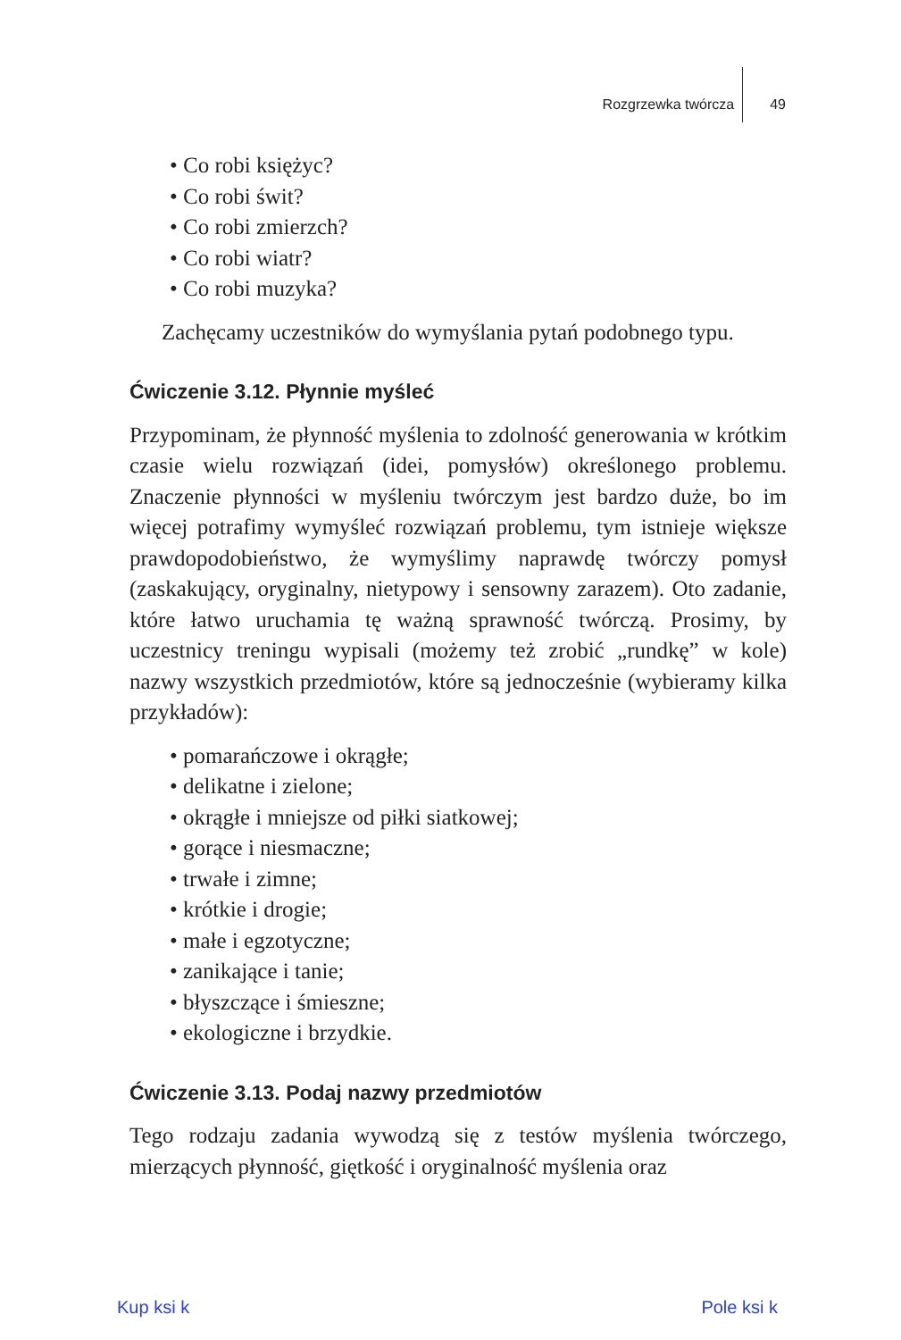Rozgrzewka twórcza 49
Co robi księżyc?
Co robi świt?
Co robi zmierzch?
Co robi wiatr?
Co robi muzyka?
Zachęcamy uczestników do wymyślania pytań podobnego typu.
Ćwiczenie 3.12. Płynnie myśleć
Przypominam, że płynność myślenia to zdolność generowania w krótkim czasie wielu rozwiązań (idei, pomysłów) określonego problemu. Znaczenie płynności w myśleniu twórczym jest bardzo duże, bo im więcej potrafimy wymyśleć rozwiązań problemu, tym istnieje większe prawdopodobieństwo, że wymyślimy naprawdę twórczy pomysł (zaskakujący, oryginalny, nietypowy i sensowny zarazem). Oto zadanie, które łatwo uruchamia tę ważną sprawność twórczą. Prosimy, by uczestnicy treningu wypisali (możemy też zrobić „rundkę” w kole) nazwy wszystkich przedmiotów, które są jednocześnie (wybieramy kilka przykładów):
pomarańczowe i okrągłe;
delikatne i zielone;
okrągłe i mniejsze od piłki siatkowej;
gorące i niesmaczne;
trwałe i zimne;
krótkie i drogie;
małe i egzotyczne;
zanikające i tanie;
błyszczące i śmieszne;
ekologiczne i brzydkie.
Ćwiczenie 3.13. Podaj nazwy przedmiotów
Tego rodzaju zadania wywodzą się z testów myślenia twórczego, mierzących płynność, giętkość i oryginalność myślenia oraz
Kup ksi k Pole ksi k